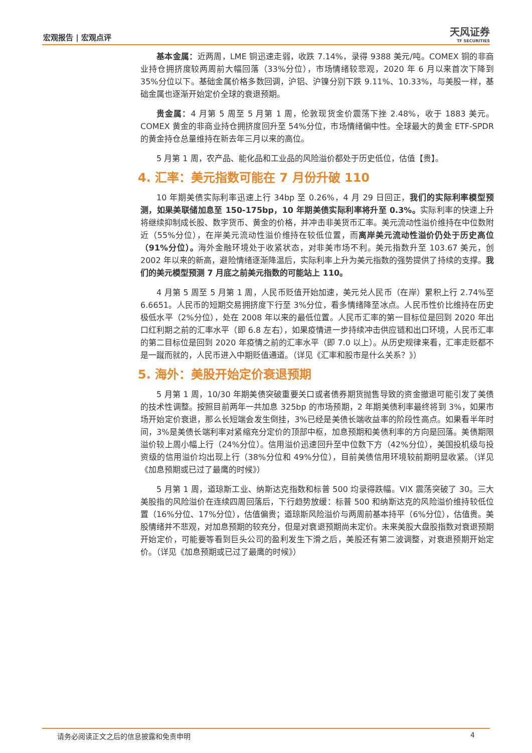宏观报告 | 宏观点评 天风证券
TF SECURITIES
基本金属：近两周，LME 铜迅速走弱，收跌 7.14%，录得 9388 美元/吨。COMEX 铜的非商业持仓拥挤度较两周前大幅回落（33%分位），市场情绪较悲观，2020 年 6 月以来首次下降到 35%分位以下。基础金属价格多数回调，沪铝、沪镍分别下跌 9.11%、10.33%，与美股一样，基础金属也逐渐开始定价全球的衰退预期。
贵金属：4 月第 5 周至 5 月第 1 周，伦敦现货金价震荡下挫 2.48%，收于 1883 美元。COMEX 黄金的非商业持仓拥挤度回升至 54%分位，市场情绪偏中性。全球最大的黄金 ETF-SPDR 的黄金持仓总量维持在新去年三月以来的高位。
5 月第 1 周，农产品、能化品和工业品的风险溢价都处于历史低位，估值【贵】。
4. 汇率：美元指数可能在 7 月份升破 110
10 年期美债实际利率迅速上行 34bp 至 0.26%，4 月 29 日回正，我们的实际利率模型预测，如果美联储加息至 150-175bp，10 年期美债实际利率将升至 0.3%。实际利率的快速上升将继续抑制成长股、数字货币、黄金的价格，并冲击非美货币汇率。美元流动性溢价维持在中位数附近（55%分位），在岸美元流动性溢价维持在较低位置，而离岸美元流动性溢价仍处于历史高位（91%分位）。海外金融环境处于收紧状态，对非美市场不利。美元指数升至 103.67 美元，创 2002 年以来的新高，避险情绪逐渐降温后，实际利率上升为美元指数的强势提供了持续的支撑。我们的美元模型预测 7 月底之前美元指数的可能站上 110。
4 月第 5 周至 5 月第 1 周，人民币贬值开始加速，美元兑人民币（在岸）累积上行 2.74%至 6.6651。人民币的短期交易拥挤度下行至 3%分位，看多情绪降至冰点。人民币性价比维持在历史极低水平（2%分位），处在 2008 年以来的最低位置。人民币汇率的第一目标位是回到 2020 年出口红利期之前的汇率水平（即 6.8 左右），如果疫情进一步持续冲击供应链和出口环境，人民币汇率的第二目标位是回到 2020 年疫情之前的汇率水平（即 7.0 以上）。从历史规律来看，汇率走贬都不是一蹴而就的，人民币进入中期贬值通道。（详见《汇率和股市是什么关系？》）
5. 海外：美股开始定价衰退预期
5 月第 1 周，10/30 年期美债突破重要关口或者债券期货抛售导致的资金撤退可能引发了美债的技术性调整。按照目前两年一共加息 325bp 的市场预期，2 年期美债利率最终将到 3%，如果市场开始定价衰退，那么长短端会发生倒挂，3%已经是美债长端收益率的阶段性高点。如果看半年时间，3%是美债长端利率对紧缩充分定价的顶部中枢，加息预期和美债利率的方向是回落。美债期限溢价较上周小幅上行（24%分位）。信用溢价迅速回升至中位数下方（42%分位），美国投机级与投资级的信用溢价均出现上行（38%分位和 49%分位），目前美债信用环境较前期明显收紧。（详见《加息预期或已过了最鹰的时候》）
5 月第 1 周，道琼斯工业、纳斯达克指数和标普 500 均录得跌幅。VIX 震荡突破了 30。三大美股指的风险溢价在连续四周回落后，下行趋势放缓：标普 500 和纳斯达克的风险溢价维持较低位置（16%分位、17%分位），估值偏贵；道琼斯风险溢价与两周前基本持平（6%分位），估值贵。美股情绪并不悲观，对加息预期的较充分，但是对衰退预期尚未定价。未来美股大盘股指数对衰退预期开始定价，可能要等看到巨头公司的盈利发生下滑之后，美股还有第二波调整，对衰退预期开始定价。（详见《加息预期或已过了最鹰的时候》）
请务必阅读正文之后的信息披露和免责申明 4